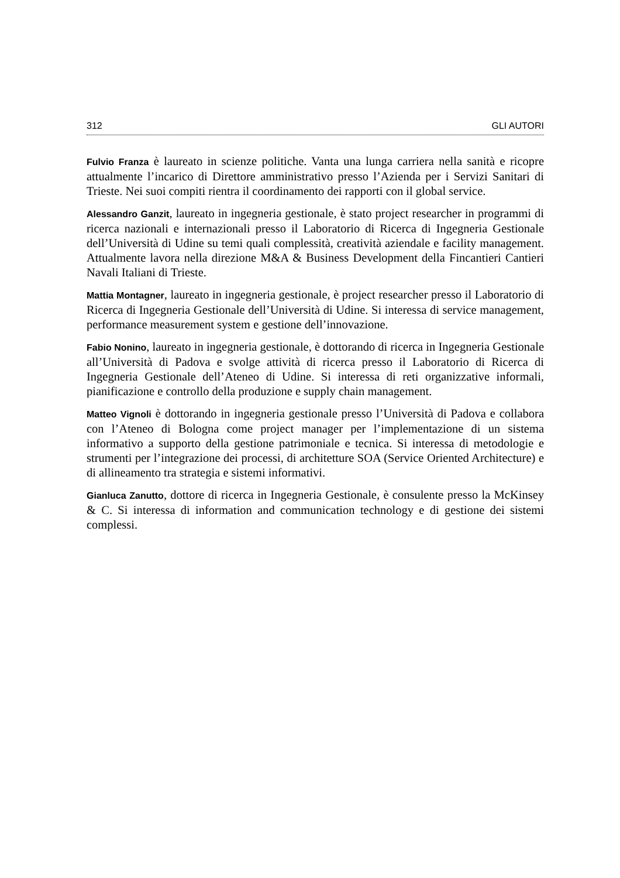312 GLI AUTORI
Fulvio Franza è laureato in scienze politiche. Vanta una lunga carriera nella sanità e ricopre attualmente l’incarico di Direttore amministrativo presso l’Azienda per i Servizi Sanitari di Trieste. Nei suoi compiti rientra il coordinamento dei rapporti con il global service.
Alessandro Ganzit, laureato in ingegneria gestionale, è stato project researcher in programmi di ricerca nazionali e internazionali presso il Laboratorio di Ricerca di Ingegneria Gestionale dell’Università di Udine su temi quali complessità, creatività aziendale e facility management. Attualmente lavora nella direzione M&A & Business Development della Fincantieri Cantieri Navali Italiani di Trieste.
Mattia Montagner, laureato in ingegneria gestionale, è project researcher presso il Laboratorio di Ricerca di Ingegneria Gestionale dell’Università di Udine. Si interessa di service management, performance measurement system e gestione dell’innovazione.
Fabio Nonino, laureato in ingegneria gestionale, è dottorando di ricerca in Ingegneria Gestionale all’Università di Padova e svolge attività di ricerca presso il Laboratorio di Ricerca di Ingegneria Gestionale dell’Ateneo di Udine. Si interessa di reti organizzative informali, pianificazione e controllo della produzione e supply chain management.
Matteo Vignoli è dottorando in ingegneria gestionale presso l’Università di Padova e collabora con l’Ateneo di Bologna come project manager per l’implementazione di un sistema informativo a supporto della gestione patrimoniale e tecnica. Si interessa di metodologie e strumenti per l’integrazione dei processi, di architetture SOA (Service Oriented Architecture) e di allineamento tra strategia e sistemi informativi.
Gianluca Zanutto, dottore di ricerca in Ingegneria Gestionale, è consulente presso la McKinsey & C. Si interessa di information and communication technology e di gestione dei sistemi complessi.